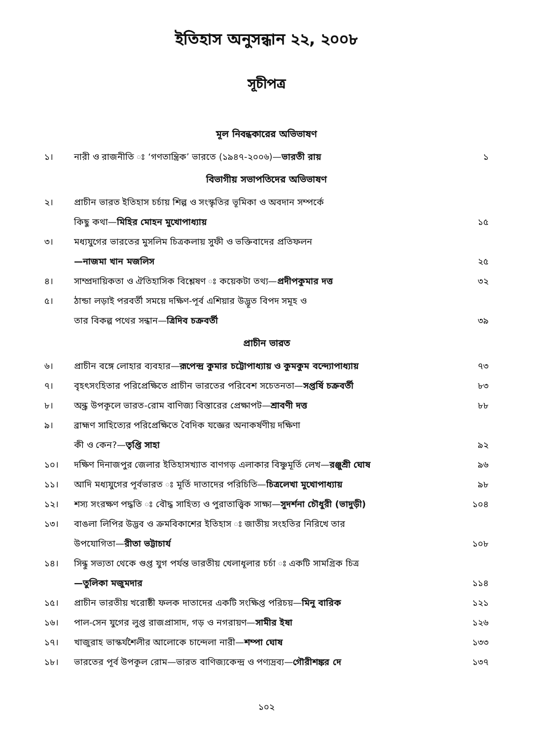ইতিহাস অনুসন্ধান ২২, ২০০৮
সূচীপত্র
মূল নিবন্ধকারের অভিভাষণ
১। নারী ও রাজনীতি ঃ ‘গণতান্ত্রিক’ ভারতে (১৯৪৭-২০০৬)—ভারতী রায় ১
বিভাগীয় সভাপতিদের অভিভাষণ
২। প্রাচীন ভারত ইতিহাস চর্চায় শিল্প ও সংস্কৃতির ভূমিকা ও অবদান সম্পর্কে
কিছু কথা—মিহির মোহন মুখোপাধ্যায় ১৫
৩। মধ্যযুগের ভারতের মুসলিম চিত্রকলায় সুফী ও ভক্তিবাদের প্রতিফলন
—নাজমা খান মজলিস ২৫
৪। সাম্প্রদায়িকতা ও ঐতিহাসিক বিশ্লেষণ ঃ কয়েকটা তথ্য—প্রদীপকুমার দত্ত ৩২
৫। ঠান্ডা লড়াই পরবর্তী সময়ে দক্ষিণ-পূর্ব এশিয়ার উদ্ভূত বিপদ সমূহ ও
তার বিকল্প পথের সন্ধান—ত্রিদিব চক্রবর্তী ৩৯
প্রাচীন ভারত
৬। প্রাচীন বঙ্গে লোহার ব্যবহার—রূপেন্দ্র কুমার চট্টোপাধ্যায় ও কুমকুম বন্দ্যোপাধ্যায় ৭৩
৭। বৃহৎসংহিতার পরিপ্রেক্ষিতে প্রাচীন ভারতের পরিবেশ সচেতনতা—সপ্তর্ষি চক্রবর্তী ৮৩
৮। অন্ধ্র উপকূলে ভারত-রোম বাণিজ্য বিস্তারের প্রেক্ষাপট—শ্রাবণী দত্ত ৮৮
৯। ব্রাহ্মণ সাহিত্যের পরিপ্রেক্ষিতে বৈদিক যজ্ঞের অনাকর্ষণীয় দক্ষিণা
কী ও কেন?—তৃপ্তি সাহা ৯২
১০। দক্ষিণ দিনাজপুর জেলার ইতিহাসখ্যাত বাণগড় এলাকার বিষ্ণুমূর্তি লেখ—রঞ্জুশ্রী ঘোষ ৯৬
১১। আদি মধ্যযুগের পূর্বভারত ঃ মূর্তি দাতাদের পরিচিতি—চিত্রলেখা মুখোপাধ্যায় ৯৮
১২। শস্য সংরক্ষণ পদ্ধতি ঃ বৌদ্ধ সাহিত্য ও পুরাতাত্ত্বিক সাক্ষ্য—সুদর্শনা চৌধুরী (ভাদুড়ী) ১০৪
১৩। বাঙলা লিপির উদ্ভব ও ক্রমবিকাশের ইতিহাস ঃ জাতীয় সংহতির নিরিখে তার
উপযোগিতা—রীতা ভট্টাচার্য ১০৮
১৪। সিন্ধু সভ্যতা থেকে গুপ্ত যুগ পর্যন্ত ভারতীয় খেলাধূলার চর্চা ঃ একটি সামগ্রিক চিত্র
—তুলিকা মজুমদার ১১৪
১৫। প্রাচীন ভারতীয় খরোষ্ঠী ফলক দাতাদের একটি সংক্ষিপ্ত পরিচয়—মিনু বারিক ১২১
১৬। পাল-সেন যুগের লুপ্ত রাজপ্রাসাদ, গড় ও নগরায়ণ—সামীর ইষা ১২৬
১৭। খাজুরাহ ভাস্কর্যশৈলীর আলোকে চান্দেলা নারী—শম্পা ঘোষ ১৩৩
১৮। ভারতের পূর্ব উপকূল রোম—ভারত বাণিজ্যকেন্দ্র ও পণ্যদ্রব্য—গৌরীশঙ্কর দে ১৩৭
১০২